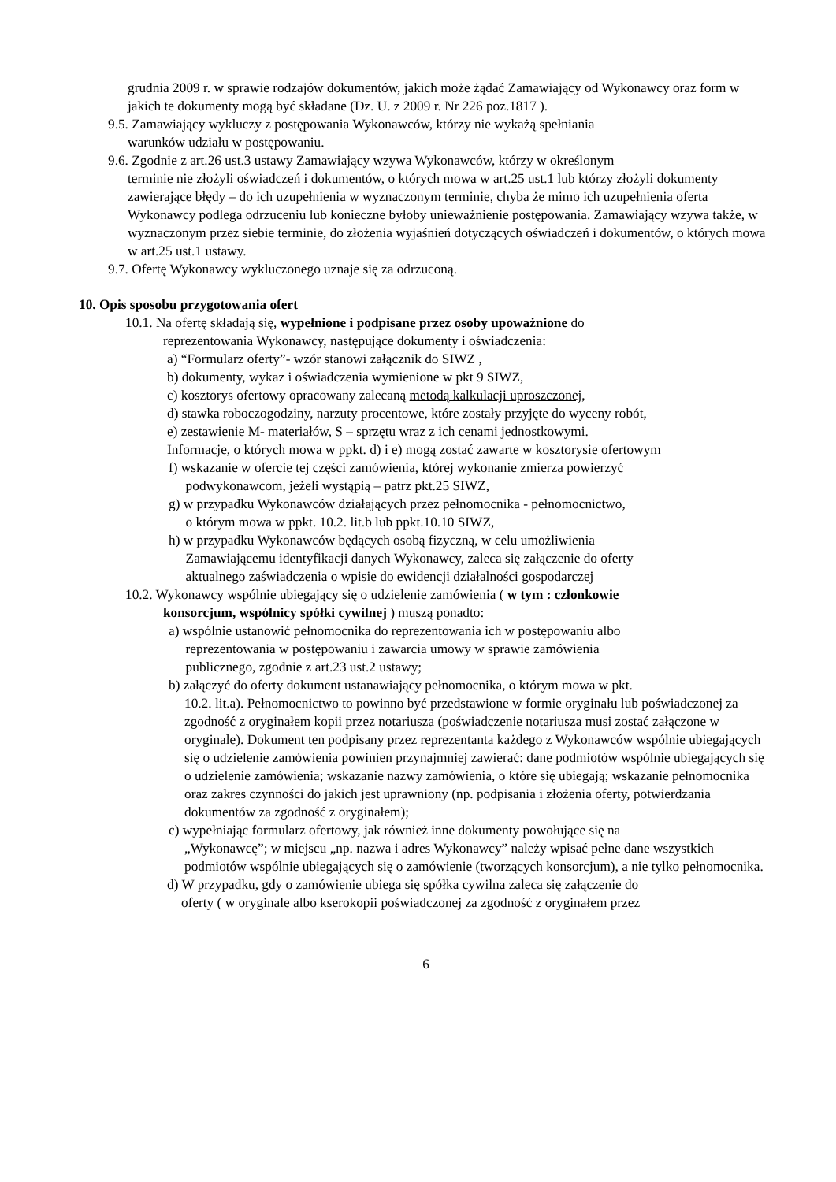grudnia 2009 r. w sprawie rodzajów dokumentów, jakich może żądać Zamawiający od Wykonawcy oraz form w jakich te dokumenty mogą być składane (Dz. U. z 2009 r. Nr 226 poz.1817 ).
9.5. Zamawiający wykluczy z postępowania Wykonawców, którzy nie wykażą spełniania
warunków udziału w postępowaniu.
9.6. Zgodnie z art.26 ust.3 ustawy Zamawiający wzywa Wykonawców, którzy w określonym
terminie nie złożyli oświadczeń i dokumentów, o których mowa w art.25 ust.1 lub którzy złożyli dokumenty zawierające błędy – do ich uzupełnienia w wyznaczonym terminie, chyba że mimo ich uzupełnienia oferta Wykonawcy podlega odrzuceniu lub konieczne byłoby unieważnienie postępowania. Zamawiający wzywa także, w wyznaczonym przez siebie terminie, do złożenia wyjaśnień dotyczących oświadczeń i dokumentów, o których mowa w art.25 ust.1 ustawy.
9.7. Ofertę Wykonawcy wykluczonego uznaje się za odrzuconą.
10. Opis sposobu przygotowania ofert
10.1. Na ofertę składają się, wypełnione i podpisane przez osoby upoważnione do
reprezentowania Wykonawcy, następujące dokumenty i oświadczenia:
a) “Formularz oferty”- wzór stanowi załącznik do SIWZ ,
b) dokumenty, wykaz i oświadczenia wymienione w pkt 9 SIWZ,
c) kosztorys ofertowy opracowany zalecaną metodą kalkulacji uproszczonej,
d) stawka roboczogodziny, narzuty procentowe, które zostały przyjęte do wyceny robót,
e) zestawienie M- materiałów, S – sprzętu wraz z ich cenami jednostkowymi.
Informacje, o których mowa w ppkt. d) i e) mogą zostać zawarte w kosztorysie ofertowym
f) wskazanie w ofercie tej części zamówienia, której wykonanie zmierza powierzyć
podwykonawcom, jeżeli wystąpią – patrz pkt.25 SIWZ,
g) w przypadku Wykonawców działających przez pełnomocnika - pełnomocnictwo,
o którym mowa w ppkt. 10.2. lit.b lub ppkt.10.10 SIWZ,
h) w przypadku Wykonawców będących osobą fizyczną, w celu umożliwienia
Zamawiającemu identyfikacji danych Wykonawcy, zaleca się załączenie do oferty
aktualnego zaświadczenia o wpisie do ewidencji działalności gospodarczej
10.2. Wykonawcy wspólnie ubiegający się o udzielenie zamówienia ( w tym : członkowie
konsorcjum, wspólnicy spółki cywilnej ) muszą ponadto:
a) wspólnie ustanowić pełnomocnika do reprezentowania ich w postępowaniu albo
reprezentowania w postępowaniu i zawarcia umowy w sprawie zamówienia
publicznego, zgodnie z art.23 ust.2 ustawy;
b) załączyć do oferty dokument ustanawiający pełnomocnika, o którym mowa w pkt.
10.2. lit.a). Pełnomocnictwo to powinno być przedstawione w formie oryginału lub poświadczonej za zgodność z oryginałem kopii przez notariusza (poświadczenie notariusza musi zostać załączone w oryginale). Dokument ten podpisany przez reprezentanta każdego z Wykonawców wspólnie ubiegających się o udzielenie zamówienia powinien przynajmniej zawierać: dane podmiotów wspólnie ubiegających się o udzielenie zamówienia; wskazanie nazwy zamówienia, o które się ubiegają; wskazanie pełnomocnika oraz zakres czynności do jakich jest uprawniony (np. podpisania i złożenia oferty, potwierdzania dokumentów za zgodność z oryginałem);
c) wypełniając formularz ofertowy, jak również inne dokumenty powołujące się na
„Wykonawcę”; w miejscu „np. nazwa i adres Wykonawcy” należy wpisać pełne dane wszystkich podmiotów wspólnie ubiegających się o zamówienie (tworzących konsorcjum), a nie tylko pełnomocnika.
d) W przypadku, gdy o zamówienie ubiega się spółka cywilna zaleca się załączenie do
oferty ( w oryginale albo kserokopii poświadczonej za zgodność z oryginałem przez
6